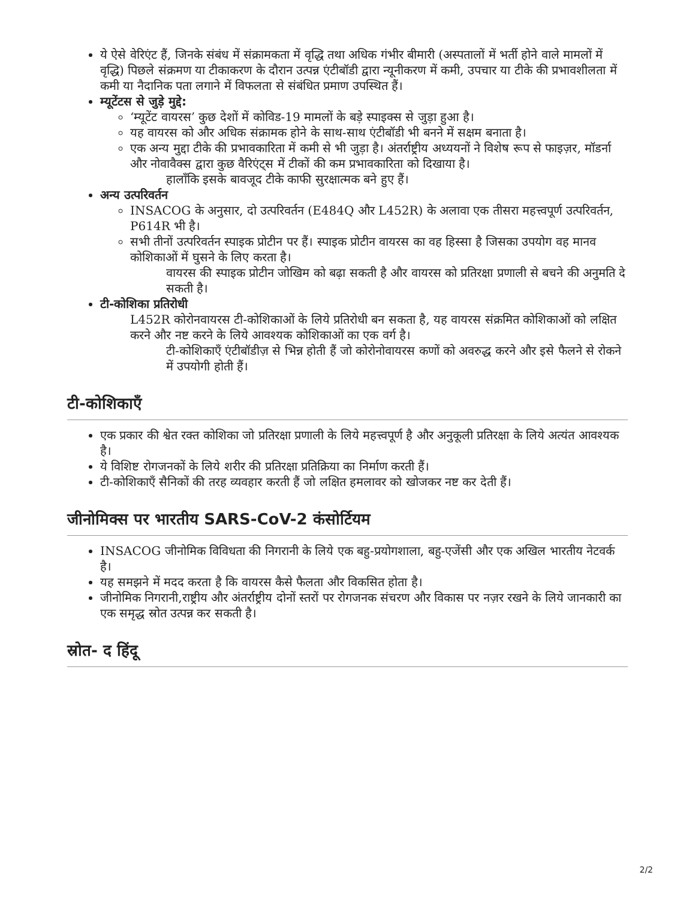ये ऐसे वेरिएंट हैं, जिनके संबंध में संक्रामकता में वृद्धि तथा अधिक गंभीर बीमारी (अस्पतालों में भर्ती होने वाले मामलों में वृद्धि) पिछले संक्रमण या टीकाकरण के दौरान उत्पन्न एंटीबॉडी द्वारा न्यूनीकरण में कमी, उपचार या टीके की प्रभावशीलता में कमी या नैदानिक पता लगाने में विफलता से संबंधित प्रमाण उपस्थित हैं।
म्यूटेंटस से जुड़े मुद्दे:
‘म्यूटेंट वायरस’ कुछ देशों में कोविड-19 मामलों के बड़े स्पाइक्स से जुड़ा हुआ है।
यह वायरस को और अधिक संक्रामक होने के साथ-साथ एंटीबॉडी भी बनने में सक्षम बनाता है।
एक अन्य मुद्दा टीके की प्रभावकारिता में कमी से भी जुड़ा है। अंतर्राष्ट्रीय अध्ययनों ने विशेष रूप से फाइज़र, मॉडर्ना और नोवावैक्स द्वारा कुछ वैरिएंट्स में टीकों की कम प्रभावकारिता को दिखाया है।
हालाँकि इसके बावजूद टीके काफी सुरक्षात्मक बने हुए हैं।
अन्य उत्परिवर्तन
INSACOG के अनुसार, दो उत्परिवर्तन (E484Q और L452R) के अलावा एक तीसरा महत्त्वपूर्ण उत्परिवर्तन, P614R भी है।
सभी तीनों उत्परिवर्तन स्पाइक प्रोटीन पर हैं। स्पाइक प्रोटीन वायरस का वह हिस्सा है जिसका उपयोग वह मानव कोशिकाओं में घुसने के लिए करता है।
वायरस की स्पाइक प्रोटीन जोखिम को बढ़ा सकती है और वायरस को प्रतिरक्षा प्रणाली से बचने की अनुमति दे सकती है।
टी-कोशिका प्रतिरोधी
L452R कोरोनवायरस टी-कोशिकाओं के लिये प्रतिरोधी बन सकता है, यह वायरस संक्रमित कोशिकाओं को लक्षित करने और नष्ट करने के लिये आवश्यक कोशिकाओं का एक वर्ग है।
टी-कोशिकाएँ एंटीबॉडीज़ से भिन्न होती हैं जो कोरोनोवायरस कणों को अवरुद्ध करने और इसे फैलने से रोकने में उपयोगी होती हैं।
टी-कोशिकाएँ
एक प्रकार की श्वेत रक्त कोशिका जो प्रतिरक्षा प्रणाली के लिये महत्त्वपूर्ण है और अनुकूली प्रतिरक्षा के लिये अत्यंत आवश्यक है।
ये विशिष्ट रोगजनकों के लिये शरीर की प्रतिरक्षा प्रतिक्रिया का निर्माण करती हैं।
टी-कोशिकाएँ सैनिकों की तरह व्यवहार करती हैं जो लक्षित हमलावर को खोजकर नष्ट कर देती हैं।
जीनोमिक्स पर भारतीय SARS-CoV-2 कंसोर्टियम
INSACOG जीनोमिक विविधता की निगरानी के लिये एक बहु-प्रयोगशाला, बहु-एजेंसी और एक अखिल भारतीय नेटवर्क है।
यह समझने में मदद करता है कि वायरस कैसे फैलता और विकसित होता है।
जीनोमिक निगरानी,राष्ट्रीय और अंतर्राष्ट्रीय दोनों स्तरों पर रोगजनक संचरण और विकास पर नज़र रखने के लिये जानकारी का एक समृद्ध स्रोत उत्पन्न कर सकती है।
स्रोत- द हिंदू
2/2